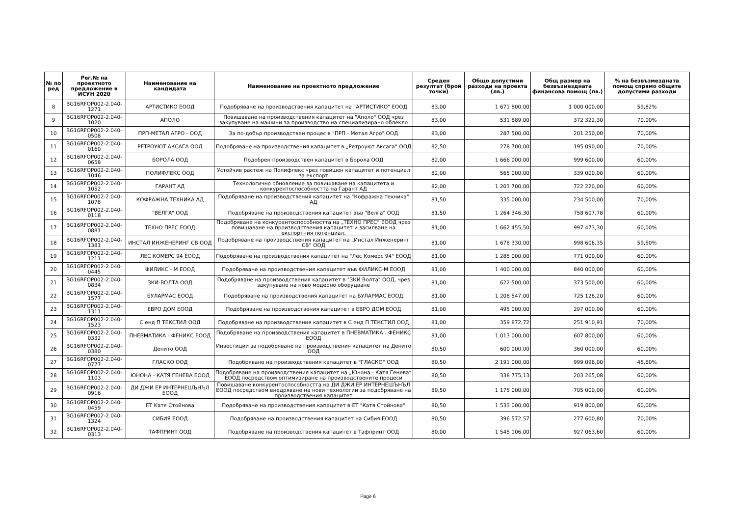| № по ред | Рег.№ на проектното предложение в ИСУН 2020 | Наименование на кандидата | Наименование на проектното предложение | Среден резултат (брой точки) | Общо допустими разходи на проекта (лв.) | Общ размер на безвъзмездната финансова помощ (лв.) | % на безвъзмездната помощ спрямо общите допустими разходи |
| --- | --- | --- | --- | --- | --- | --- | --- |
| 8 | BG16RFOP002-2.040-1271 | АРТИСТИКО ЕООД | Подобряване на производствения капацитет на "АРТИСТИКО" ЕООД | 83,00 | 1 671 800,00 | 1 000 000,00 | 59,82% |
| 9 | BG16RFOP002-2.040-1020 | АПОЛО | Повишаване на производствения капацитет на "Аполо" ООД чрез закупуване на машини за производство на специализирано облекло | 83,00 | 531 889,00 | 372 322,30 | 70,00% |
| 10 | BG16RFOP002-2.040-0508 | ПРП-МЕТАЛ АГРО - ООД | За по-добър производствен процес в "ПРП - Метал Агро" ООД | 83,00 | 287 500,00 | 201 250,00 | 70,00% |
| 11 | BG16RFOP002-2.040-0160 | РЕТРОУЮТ АКСАГА ООД | Подобряване на производствения капацитет в „Ретроуют Аксага“ ООД | 82,50 | 278 700,00 | 195 090,00 | 70,00% |
| 12 | BG16RFOP002-2.040-0658 | БОРОЛА ООД | Подобрен производствен капацитет в Борола ООД | 82,00 | 1 666 000,00 | 999 600,00 | 60,00% |
| 13 | BG16RFOP002-2.040-1046 | ПОЛИФЛЕКС ООД | Устойчив растеж на Полифлекс чрез повишен капацитет и потенциал за експорт | 82,00 | 565 000,00 | 339 000,00 | 60,00% |
| 14 | BG16RFOP002-2.040-1052 | ГАРАНТ АД | Технологично обновление за повишаване на капацитета и конкурентоспособността на Гарант АД | 82,00 | 1 203 700,00 | 722 220,00 | 60,00% |
| 15 | BG16RFOP002-2.040-1078 | КОФРАЖНА ТЕХНИКА АД | Подобряване на производствения капацитет на "Кофражна техника" АД | 81,50 | 335 000,00 | 234 500,00 | 70,00% |
| 16 | BG16RFOP002-2.040-0118 | "ВЕЛГА" ООД | Подобряване на производствения капацитет във "Велга" ООД | 81,50 | 1 264 346,30 | 758 607,78 | 60,00% |
| 17 | BG16RFOP002-2.040-0881 | ТЕХНО ПРЕС ЕООД | Подобряване на конкурентоспособността на „ТЕХНО ПРЕС“ ЕООД чрез повишаване на производствения капацитет и засилване на експортния потенциал. | 81,00 | 1 662 455,50 | 997 473,30 | 60,00% |
| 18 | BG16RFOP002-2.040-1381 | ИНСТАЛ ИНЖЕНЕРИНГ СВ ООД | Подобряване на производствения капацитет на „Инстал Инженеринг СВ” ООД | 81,00 | 1 678 330,00 | 998 606,35 | 59,50% |
| 19 | BG16RFOP002-2.040-1211 | ЛЕС КОМЕРС 94 ЕООД | Подобряване на производствения капацитет на "Лес Комерс 94" ЕООД | 81,00 | 1 285 000,00 | 771 000,00 | 60,00% |
| 20 | BG16RFOP002-2.040-0445 | ФИЛИКС - М ЕООД | Подобряване на производствения капацитет във ФИЛИКС-М ЕООД | 81,00 | 1 400 000,00 | 840 000,00 | 60,00% |
| 21 | BG16RFOP002-2.040-0834 | ЗКИ-ВОЛТА ООД | Подобряване на производствения капацитет в "ЗКИ Волта" ООД, чрез закупуване на ново модерно оборудване | 81,00 | 622 500,00 | 373 500,00 | 60,00% |
| 22 | BG16RFOP002-2.040-1577 | БУЛАРМАС ЕООД | Подобряване на производствения капацитет на БУЛАРМАС ЕООД | 81,00 | 1 208 547,00 | 725 128,20 | 60,00% |
| 23 | BG16RFOP002-2.040-1311 | ЕВРО ДОМ ЕООД | Подобряване на производствения капацитет в ЕВРО ДОМ ЕООД | 81,00 | 495 000,00 | 297 000,00 | 60,00% |
| 24 | BG16RFOP002-2.040-1523 | С енд П ТЕКСТИЛ ООД | Подобряване на производствения капацитет в С енд П ТЕКСТИЛ ООД | 81,00 | 359 872,72 | 251 910,91 | 70,00% |
| 25 | BG16RFOP002-2.040-0332 | ПНЕВМАТИКА - ФЕНИКС ЕООД | Подобряване на производствения капацитет в ПНЕВМАТИКА - ФЕНИКС ЕООД | 81,00 | 1 013 000,00 | 607 800,00 | 60,00% |
| 26 | BG16RFOP002-2.040-0380 | Денито ООД | Инвестиции за подобряване на производствения капацитет на Денито ООД | 80,50 | 600 000,00 | 360 000,00 | 60,00% |
| 27 | BG16RFOP002-2.040-0777 | ГЛАСКО ООД | Подобряване на производствения капацитет в "ГЛАСКО" ООД | 80,50 | 2 191 000,00 | 999 096,00 | 45,60% |
| 28 | BG16RFOP002-2.040-1103 | ЮНОНА - КАТЯ ГЕНЕВА ЕООД | Подобряване на производствения капацитет на „Юнона - Катя Генева“ ЕООД посредством оптимизиране на производствените процеси | 80,50 | 338 775,13 | 203 265,08 | 60,00% |
| 29 | BG16RFOP002-2.040-0916 | ДИ ДЖИ ЕР ИНТЕРНЕШЪНЪЛ ЕООД | Повишаване конкурентоспособността на ДИ ДЖИ ЕР ИНТЕРНЕШЪНЪЛ ЕООД посредством внедряване на нови технологии за подобряване на производствения капацитет | 80,50 | 1 175 000,00 | 705 000,00 | 60,00% |
| 30 | BG16RFOP002-2.040-0459 | ЕТ Катя Стойнова | Подобряване на производствения капацитет в ЕТ "Катя Стойнова" | 80,50 | 1 533 000,00 | 919 800,00 | 60,00% |
| 31 | BG16RFOP002-2.040-1324 | СИБИЯ ЕООД | Подобряване на производствения капацитет на Сибия ЕООД | 80,50 | 396 572,57 | 277 600,80 | 70,00% |
| 32 | BG16RFOP002-2.040-0313 | ТАФПРИНТ ООД | Подобряване на производствения капацитет в Тафпринт ООД | 80,00 | 1 545 106,00 | 927 063,60 | 60,00% |
Page 6